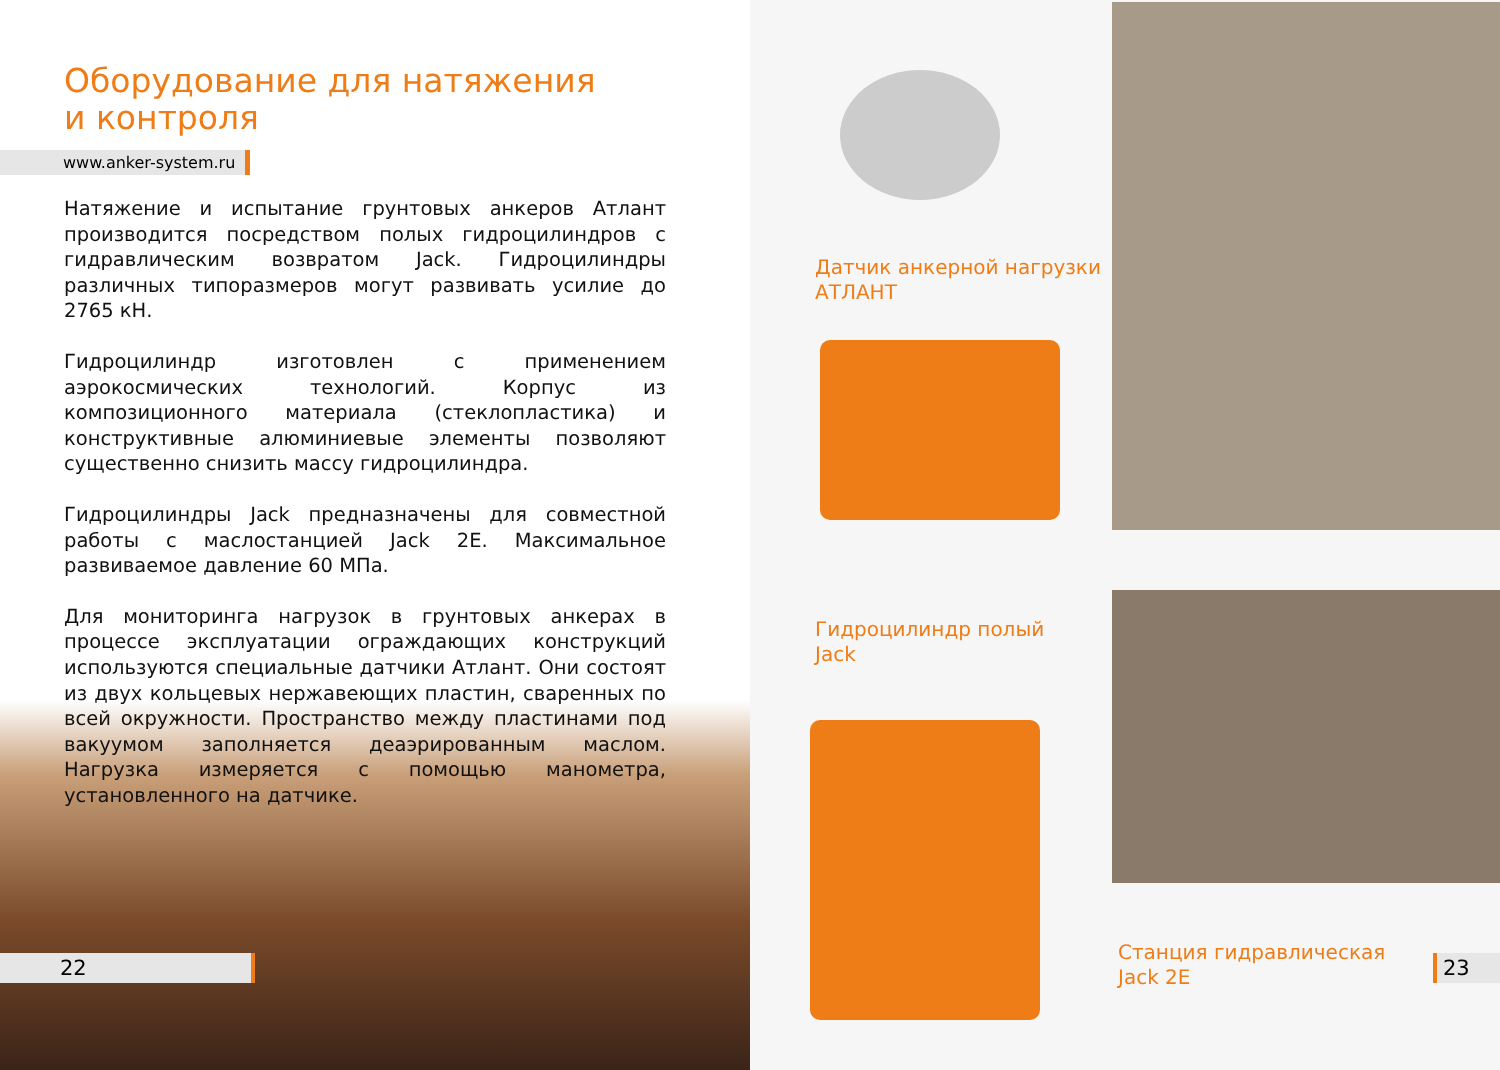Оборудование для натяжения
и контроля
www.anker-system.ru
Натяжение и испытание грунтовых анкеров Атлант производится посредством полых гидроцилиндров с гидравлическим возвратом Jack. Гидроцилиндры различных типоразмеров могут развивать усилие до 2765 кН.
Гидроцилиндр изготовлен с применением аэрокосмических технологий. Корпус из композиционного материала (стеклопластика) и конструктивные алюминиевые элементы позволяют существенно снизить массу гидроцилиндра.
Гидроцилиндры Jack предназначены для совместной работы с маслостанцией Jack 2E. Максимальное развиваемое давление 60 МПа.
Для мониторинга нагрузок в грунтовых анкерах в процессе эксплуатации ограждающих конструкций используются специальные датчики Атлант. Они состоят из двух кольцевых нержавеющих пластин, сваренных по всей окружности. Пространство между пластинами под вакуумом заполняется деаэрированным маслом. Нагрузка измеряется с помощью манометра, установленного на датчике.
22
Датчик анкерной нагрузки
АТЛАНТ
Гидроцилиндр полый
Jack
Станция гидравлическая
Jack 2E
23